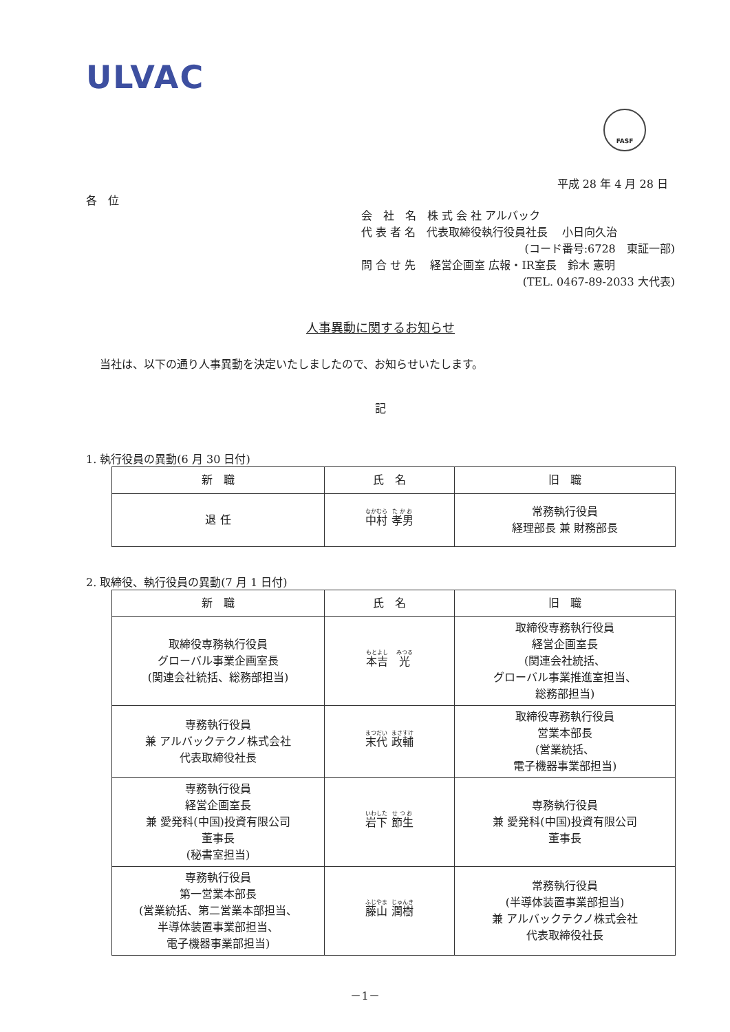ULVAC
FASF
平成 28 年 4 月 28 日
各　位
会　社　名　株 式 会 社 アルバック
代 表 者 名　代表取締役執行役員社長　 小日向久治
(コード番号:6728　東証一部)
問 合 せ 先　 経営企画室 広報・IR室長　鈴木 憲明
(TEL. 0467-89-2033 大代表)
人事異動に関するお知らせ
当社は、以下の通り人事異動を決定いたしましたので、お知らせいたします。
記
1. 執行役員の異動(6 月 30 日付)
| 新 職 | 氏 名 | 旧 職 |
| --- | --- | --- |
| 退 任 | 中村 孝男 | 常務執行役員 経理部長 兼 財務部長 |
2. 取締役、執行役員の異動(7 月 1 日付)
| 新 職 | 氏 名 | 旧 職 |
| --- | --- | --- |
| 取締役専務執行役員 グローバル事業企画室長 (関連会社統括、総務部担当) | 本吉 光 | 取締役専務執行役員 経営企画室長 (関連会社統括、 グローバル事業推進室担当、 総務部担当) |
| 専務執行役員 兼 アルバックテクノ株式会社 代表取締役社長 | 末代 政輔 | 取締役専務執行役員 営業本部長 (営業統括、 電子機器事業部担当) |
| 専務執行役員 経営企画室長 兼 愛発科(中国)投資有限公司 董事長 (秘書室担当) | 岩下 節生 | 専務執行役員 兼 愛発科(中国)投資有限公司 董事長 |
| 専務執行役員 第一営業本部長 (営業統括、第二営業本部担当、 半導体装置事業部担当、 電子機器事業部担当) | 藤山 潤樹 | 常務執行役員 (半導体装置事業部担当) 兼 アルバックテクノ株式会社 代表取締役社長 |
－1－